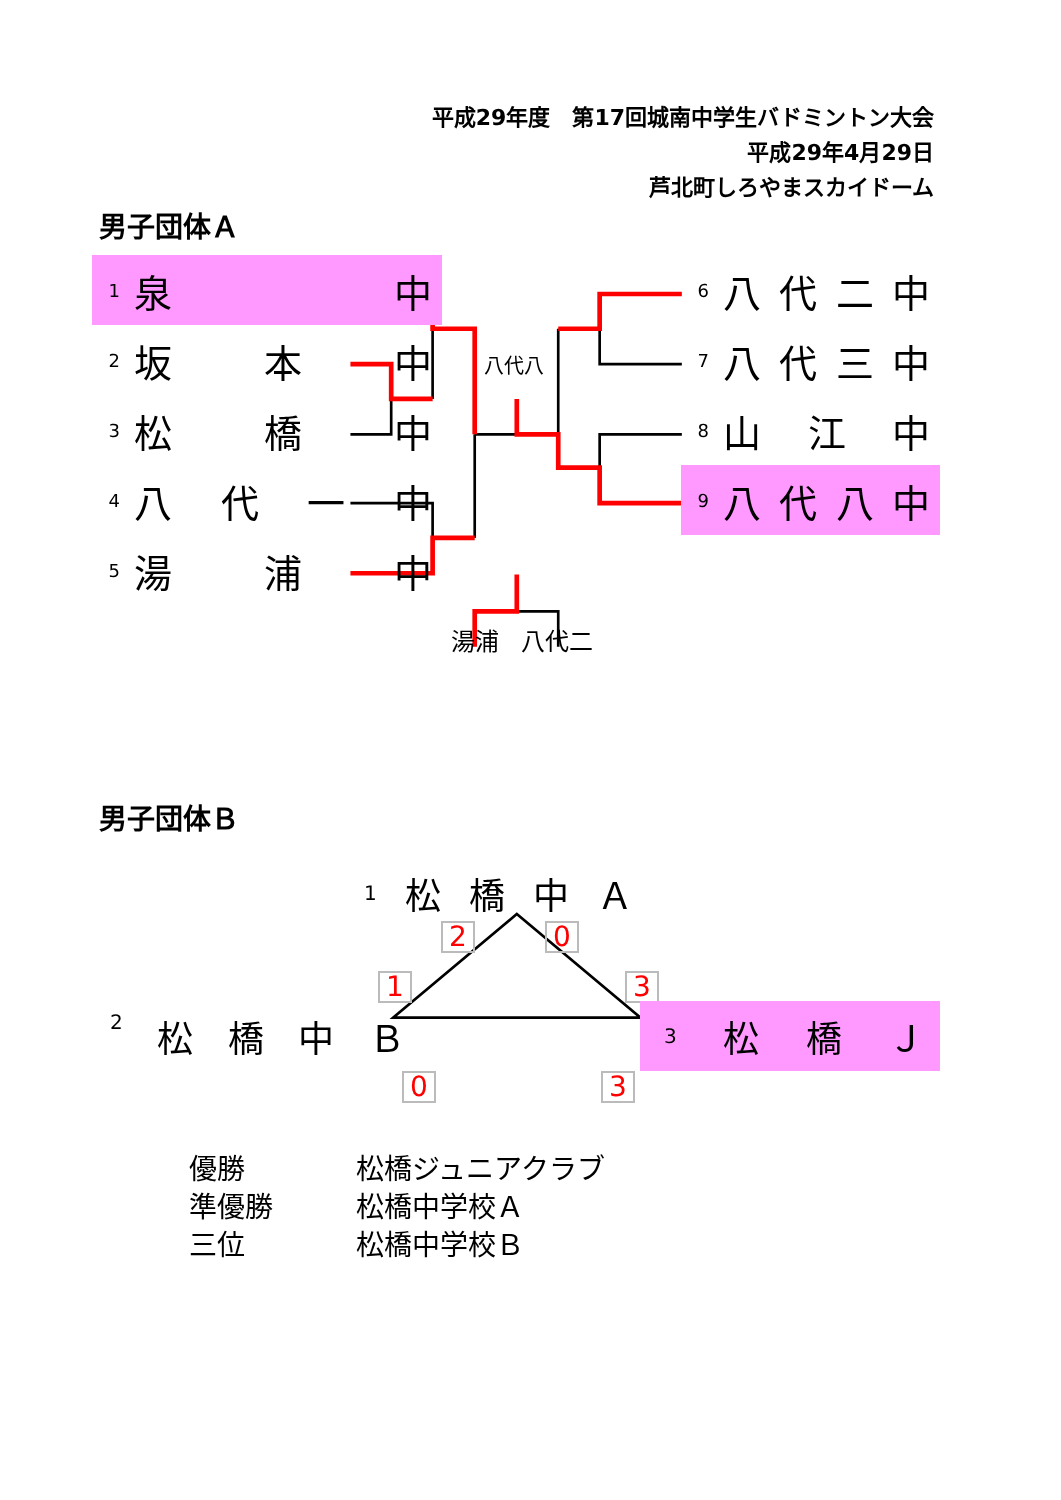平成29年度　第17回城南中学生バドミントン大会
平成29年4月29日
芦北町しろやまスカイドーム
男子団体Ａ
1 泉中
2 坂本中
3 松橋中
4 八代一中
5 湯浦中
八代八
6 八代二中
7 八代三中
8 山江中
9 八代八中
湯浦 八代二
男子団体Ｂ
1 松橋中Ａ
2 0
1 3
2 松橋中Ｂ
3 松 橋 Ｊ
0 3
優勝 松橋ジュニアクラブ
準優勝 松橋中学校Ａ
三位 松橋中学校Ｂ